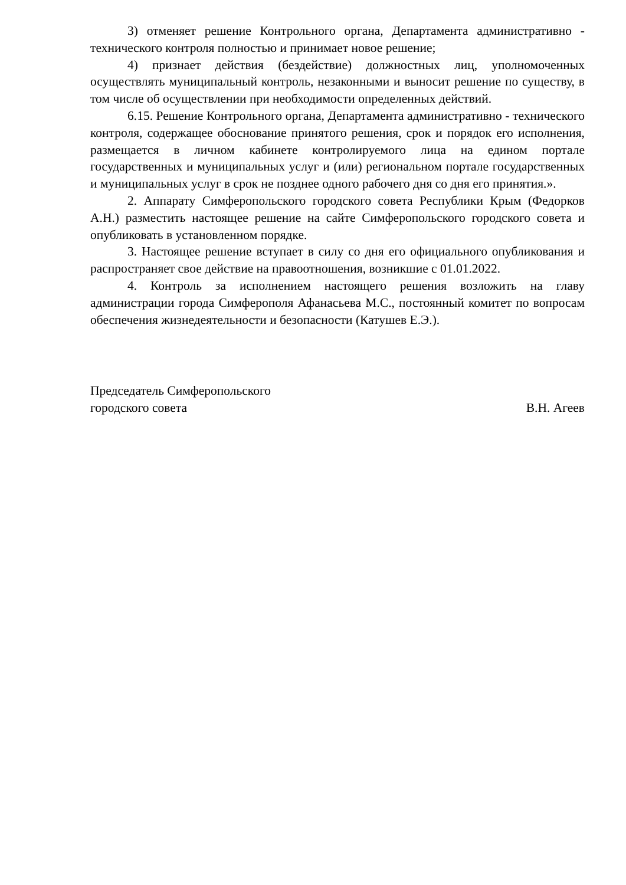3) отменяет решение Контрольного органа, Департамента административно - технического контроля полностью и принимает новое решение;
4) признает действия (бездействие) должностных лиц, уполномоченных осуществлять муниципальный контроль, незаконными и выносит решение по существу, в том числе об осуществлении при необходимости определенных действий.
6.15. Решение Контрольного органа, Департамента административно - технического контроля, содержащее обоснование принятого решения, срок и порядок его исполнения, размещается в личном кабинете контролируемого лица на едином портале государственных и муниципальных услуг и (или) региональном портале государственных и муниципальных услуг в срок не позднее одного рабочего дня со дня его принятия.».
2. Аппарату Симферопольского городского совета Республики Крым (Федорков А.Н.) разместить настоящее решение на сайте Симферопольского городского совета и опубликовать в установленном порядке.
3. Настоящее решение вступает в силу со дня его официального опубликования и распространяет свое действие на правоотношения, возникшие с 01.01.2022.
4. Контроль за исполнением настоящего решения возложить на главу администрации города Симферополя Афанасьева М.С., постоянный комитет по вопросам обеспечения жизнедеятельности и безопасности (Катушев Е.Э.).
Председатель Симферопольского
городского совета В.Н. Агеев